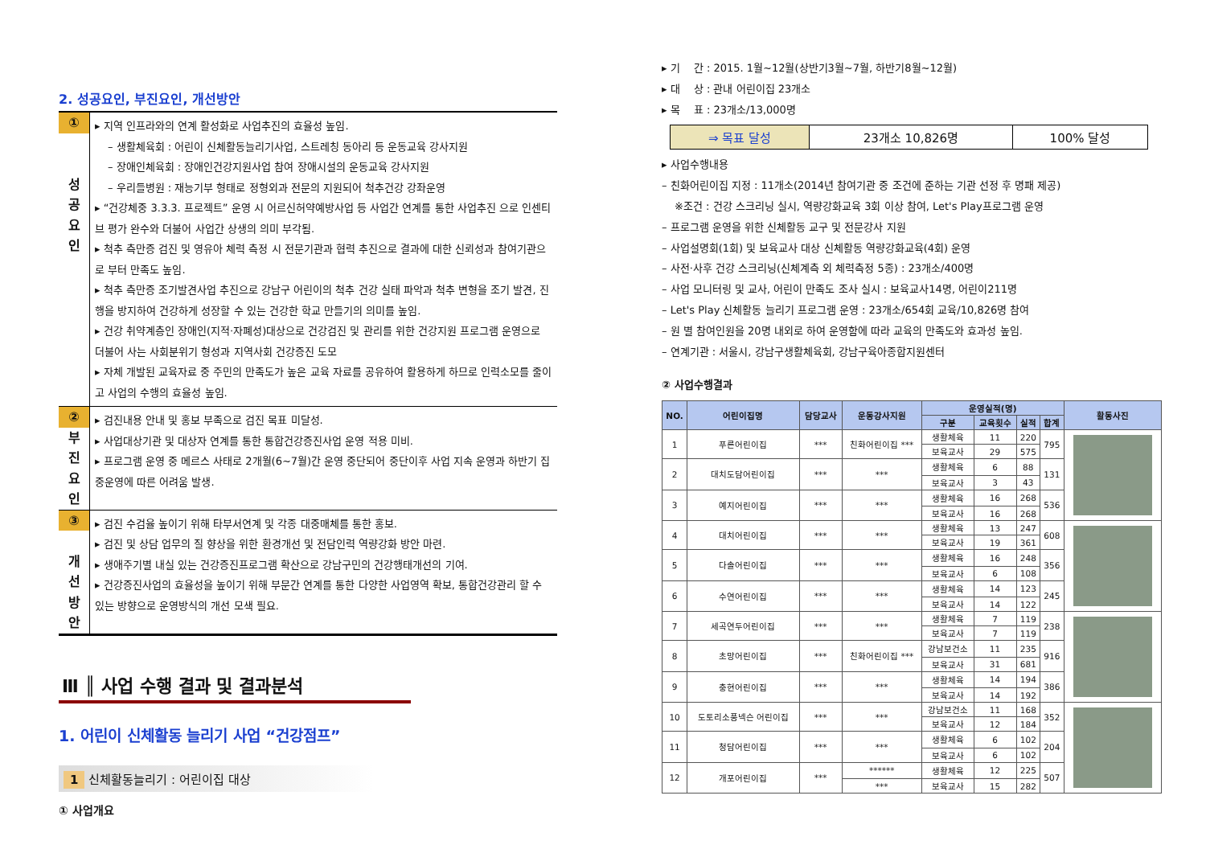2. 성공요인, 부진요인, 개선방안
| ① 성 공 요 인 | ▸ 지역 인프라와의 연계 활성화로 사업추진의 효율성 높임. – 생활체육회 : 어린이 신체활동늘리기사업, 스트레칭 동아리 등 운동교육 강사지원 – 장애인체육회 : 장애인건강지원사업 참여 장애시설의 운동교육 강사지원 – 우리들병원 : 재능기부 형태로 정형외과 전문의 지원되어 척추건강 강좌운영 ▸ “건강체중 3.3.3. 프로젝트” 운영 시 어르신허약예방사업 등 사업간 연계를 통한 사업추진 으로 인센티브 평가 완수와 더불어 사업간 상생의 의미 부각됨. ▸ 척추 측만증 검진 및 영유아 체력 측정 시 전문기관과 협력 추진으로 결과에 대한 신뢰성과 참여기관으로 부터 만족도 높임. ▸ 척추 측만증 조기발견사업 추진으로 강남구 어린이의 척추 건강 실태 파악과 척추 변형을 조기 발견, 진행을 방지하여 건강하게 성장할 수 있는 건강한 학교 만들기의 의미를 높임. ▸ 건강 취약계층인 장애인(지적·자폐성)대상으로 건강검진 및 관리를 위한 건강지원 프로그램 운영으로 더불어 사는 사회분위기 형성과 지역사회 건강증진 도모 ▸ 자체 개발된 교육자료 중 주민의 만족도가 높은 교육 자료를 공유하여 활용하게 하므로 인력소모를 줄이고 사업의 수행의 효율성 높임. |
| ② 부 진 요 인 | ▸ 검진내용 안내 및 홍보 부족으로 검진 목표 미달성. ▸ 사업대상기관 및 대상자 연계를 통한 통합건강증진사업 운영 적용 미비. ▸ 프로그램 운영 중 메르스 사태로 2개월(6~7월)간 운영 중단되어 중단이후 사업 지속 운영과 하반기 집중운영에 따른 어려움 발생. |
| ③ 개 선 방 안 | ▸ 검진 수검율 높이기 위해 타부서연계 및 각종 대중매체를 통한 홍보. ▸ 검진 및 상담 업무의 질 향상을 위한 환경개선 및 전담인력 역량강화 방안 마련. ▸ 생애주기별 내실 있는 건강증진프로그램 확산으로 강남구민의 건강행태개선의 기여. ▸ 건강증진사업의 효율성을 높이기 위해 부문간 연계를 통한 다양한 사업영역 확보, 통합건강관리 할 수 있는 방향으로 운영방식의 개선 모색 필요. |
Ⅲ ║ 사업 수행 결과 및 결과분석
1. 어린이 신체활동 늘리기 사업 “건강점프”
1 신체활동늘리기 : 어린이집 대상
① 사업개요
▸ 기　 간 : 2015. 1월~12월(상반기3월~7월, 하반기8월~12월)
▸ 대　 상 : 관내 어린이집 23개소
▸ 목　 표 : 23개소/13,000명
| ⇒ 목표 달성 | 23개소 10,826명 | 100% 달성 |
▸ 사업수행내용
– 친화어린이집 지정 : 11개소(2014년 참여기관 중 조건에 준하는 기관 선정 후 명패 제공)
※조건 : 건강 스크리닝 실시, 역량강화교육 3회 이상 참여, Let's Play프로그램 운영
– 프로그램 운영을 위한 신체활동 교구 및 전문강사 지원
– 사업설명회(1회) 및 보육교사 대상 신체활동 역량강화교육(4회) 운영
– 사전·사후 건강 스크리닝(신체계측 외 체력측정 5종) : 23개소/400명
– 사업 모니터링 및 교사, 어린이 만족도 조사 실시 : 보육교사14명, 어린이211명
– Let's Play 신체활동 늘리기 프로그램 운영 : 23개소/654회 교육/10,826명 참여
– 원 별 참여인원을 20명 내외로 하여 운영함에 따라 교육의 만족도와 효과성 높임.
– 연계기관 : 서울시, 강남구생활체육회, 강남구육아종합지원센터
② 사업수행결과
| NO. | 어린이집명 | 담당교사 | 운동강사지원 | 운영실적(명) | | | | 활동사진 |
| --- | --- | --- | --- | --- | --- | --- | --- | --- |
| | | | | 구분 | 교육횟수 | 실적 | 합계 | |
| 1 | 푸른어린이집 | *** | 친화어린이집 *** | 생활체육 | 11 | 220 | 795 | |
| | | | | 보육교사 | 29 | 575 | | |
| 2 | 대치도담어린이집 | *** | *** | 생활체육 | 6 | 88 | 131 | |
| | | | | 보육교사 | 3 | 43 | | |
| 3 | 예지어린이집 | *** | *** | 생활체육 | 16 | 268 | 536 | |
| | | | | 보육교사 | 16 | 268 | | |
| 4 | 대치어린이집 | *** | *** | 생활체육 | 13 | 247 | 608 | |
| | | | | 보육교사 | 19 | 361 | | |
| 5 | 다솔어린이집 | *** | *** | 생활체육 | 16 | 248 | 356 | |
| | | | | 보육교사 | 6 | 108 | | |
| 6 | 수연어린이집 | *** | *** | 생활체육 | 14 | 123 | 245 | |
| | | | | 보육교사 | 14 | 122 | | |
| 7 | 세곡연두어린이집 | *** | *** | 생활체육 | 7 | 119 | 238 | |
| | | | | 보육교사 | 7 | 119 | | |
| 8 | 초망어린이집 | *** | 친화어린이집 *** | 강남보건소 | 11 | 235 | 916 | |
| | | | | 보육교사 | 31 | 681 | | |
| 9 | 충현어린이집 | *** | *** | 생활체육 | 14 | 194 | 386 | |
| | | | | 보육교사 | 14 | 192 | | |
| 10 | 도토리소풍넥슨 어린이집 | *** | *** | 강남보건소 | 11 | 168 | 352 | |
| | | | | 보육교사 | 12 | 184 | | |
| 11 | 청담어린이집 | *** | *** | 생활체육 | 6 | 102 | 204 | |
| | | | | 보육교사 | 6 | 102 | | |
| 12 | 개포어린이집 | *** | ****** | 생활체육 | 12 | 225 | 507 | |
| | | | *** | 보육교사 | 15 | 282 | | |